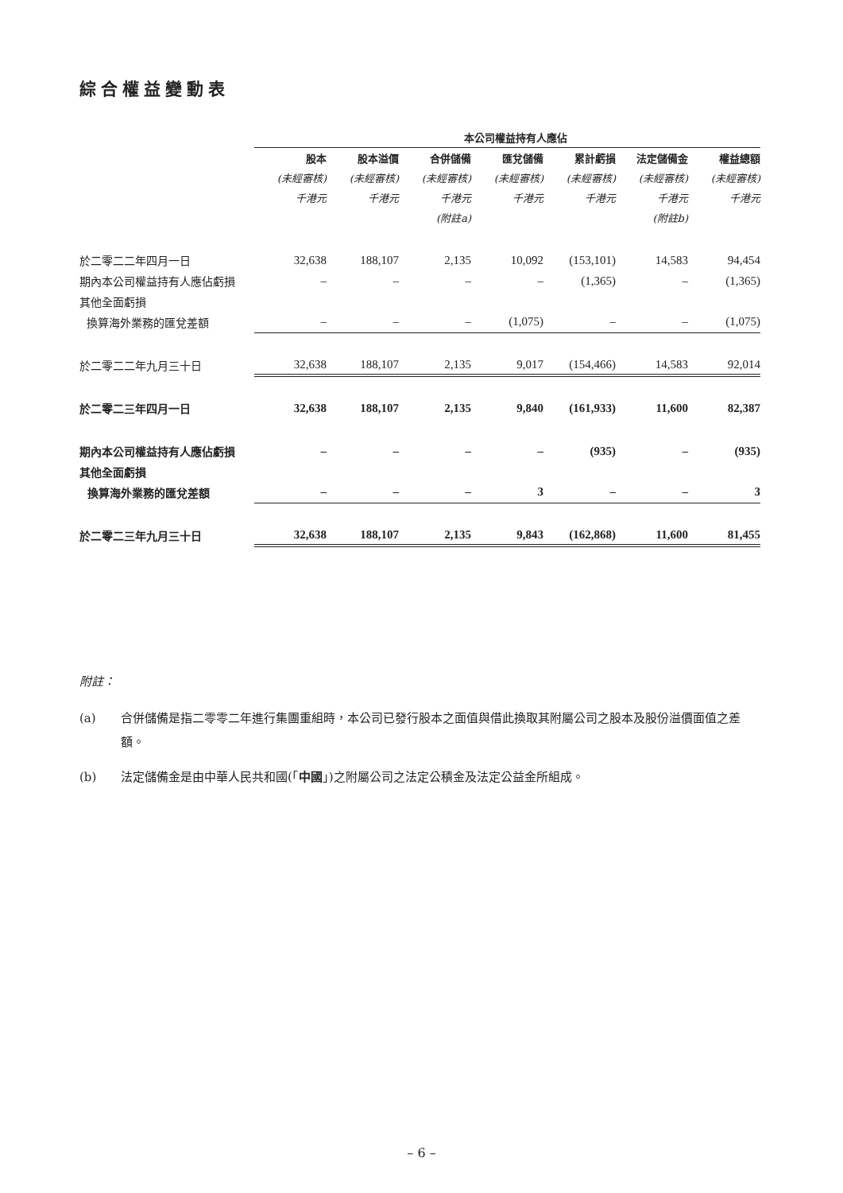綜合權益變動表
| | 本公司權益持有人應佔 | | | | | | |
| | 股本 | 股本溢價 | 合併儲備 | 匯兌儲備 | 累計虧損 | 法定儲備金 | 權益總額 |
| | (未經審核) | (未經審核) | (未經審核) | (未經審核) | (未經審核) | (未經審核) | (未經審核) |
| | 千港元 | 千港元 | 千港元 | 千港元 | 千港元 | 千港元 | 千港元 |
| | | | (附註a) | | | (附註b) | |
| 於二零二二年四月一日 | 32,638 | 188,107 | 2,135 | 10,092 | (153,101) | 14,583 | 94,454 |
| 期內本公司權益持有人應佔虧損 | – | – | – | – | (1,365) | – | (1,365) |
| 其他全面虧損 | | | | | | | |
| 換算海外業務的匯兌差額 | – | – | – | (1,075) | – | – | (1,075) |
| 於二零二二年九月三十日 | 32,638 | 188,107 | 2,135 | 9,017 | (154,466) | 14,583 | 92,014 |
| 於二零二三年四月一日 | 32,638 | 188,107 | 2,135 | 9,840 | (161,933) | 11,600 | 82,387 |
| 期內本公司權益持有人應佔虧損 | – | – | – | – | (935) | – | (935) |
| 其他全面虧損 | | | | | | | |
| 換算海外業務的匯兌差額 | – | – | – | 3 | – | – | 3 |
| 於二零二三年九月三十日 | 32,638 | 188,107 | 2,135 | 9,843 | (162,868) | 11,600 | 81,455 |
附註：
(a) 合併儲備是指二零零二年進行集團重組時，本公司已發行股本之面值與借此換取其附屬公司之股本及股份溢價面值之差額。
(b) 法定儲備金是由中華人民共和國(「中國」)之附屬公司之法定公積金及法定公益金所組成。
– 6 –